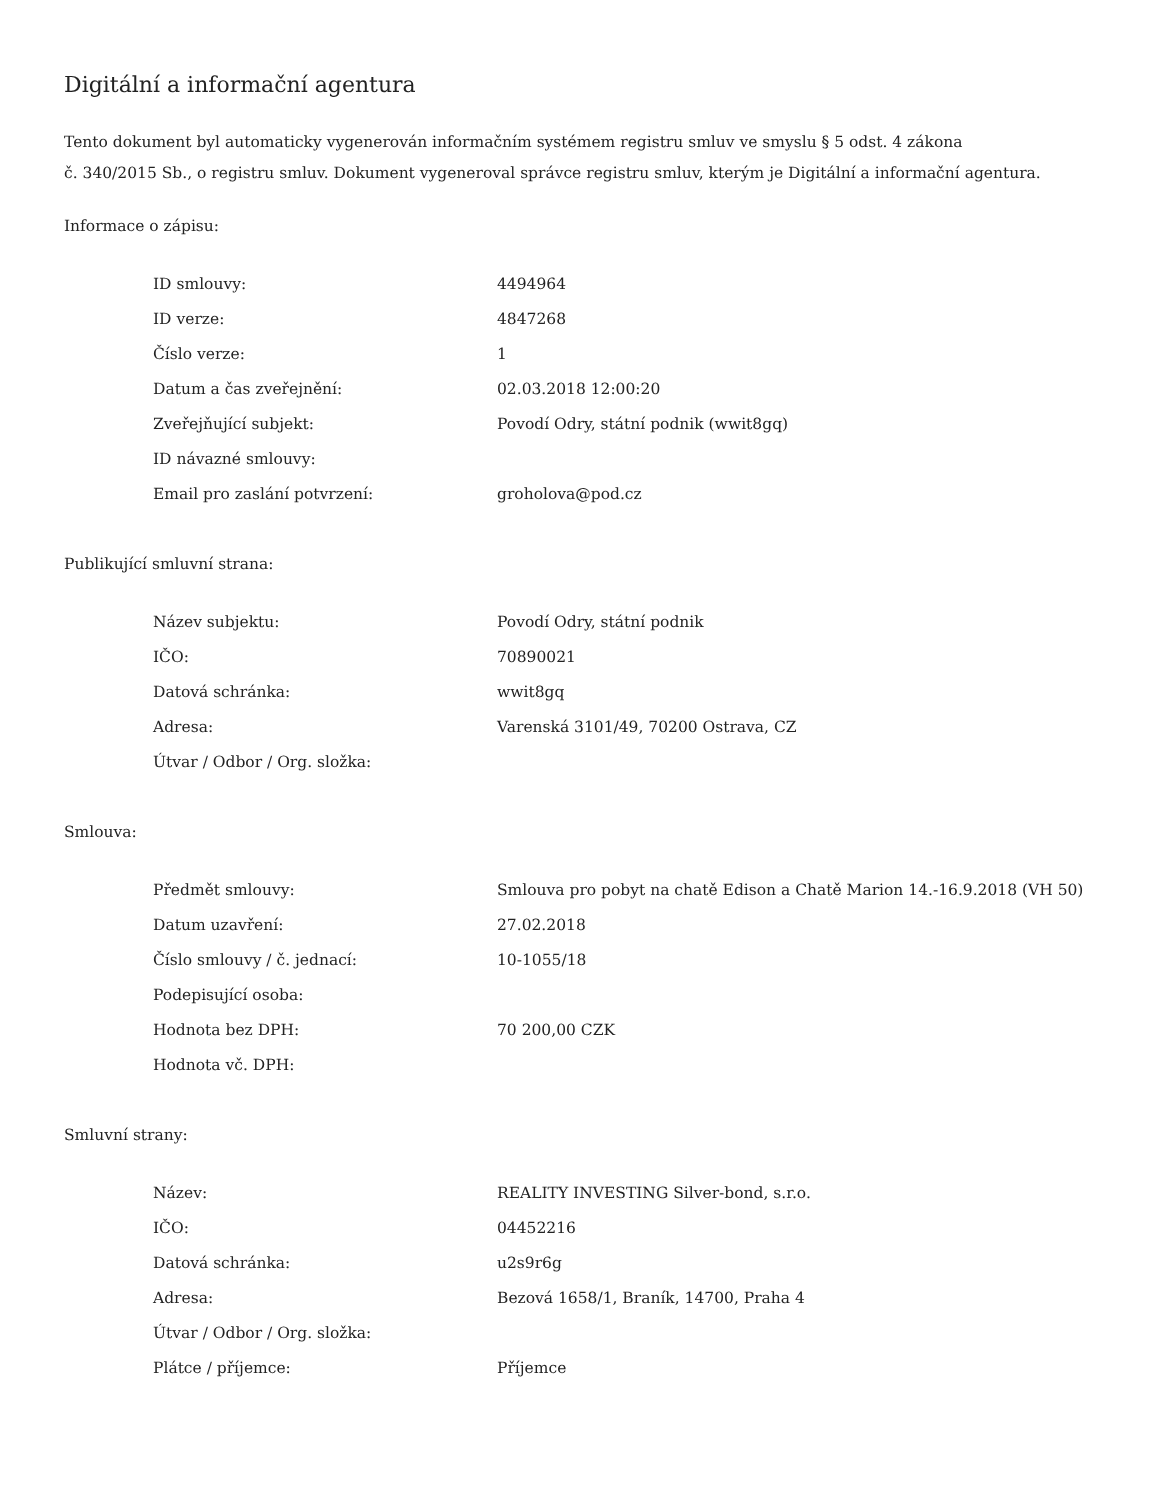Digitální a informační agentura
Tento dokument byl automaticky vygenerován informačním systémem registru smluv ve smyslu § 5 odst. 4 zákona
č. 340/2015 Sb., o registru smluv. Dokument vygeneroval správce registru smluv, kterým je Digitální a informační agentura.
Informace o zápisu:
| ID smlouvy: | 4494964 |
| ID verze: | 4847268 |
| Číslo verze: | 1 |
| Datum a čas zveřejnění: | 02.03.2018 12:00:20 |
| Zveřejňující subjekt: | Povodí Odry, státní podnik (wwit8gq) |
| ID návazné smlouvy: | |
| Email pro zaslání potvrzení: | groholova@pod.cz |
Publikující smluvní strana:
| Název subjektu: | Povodí Odry, státní podnik |
| IČO: | 70890021 |
| Datová schránka: | wwit8gq |
| Adresa: | Varenská 3101/49, 70200 Ostrava, CZ |
| Útvar / Odbor / Org. složka: | |
Smlouva:
| Předmět smlouvy: | Smlouva pro pobyt na chatě Edison a Chatě Marion 14.-16.9.2018 (VH 50) |
| Datum uzavření: | 27.02.2018 |
| Číslo smlouvy / č. jednací: | 10-1055/18 |
| Podepisující osoba: | |
| Hodnota bez DPH: | 70 200,00 CZK |
| Hodnota vč. DPH: | |
Smluvní strany:
| Název: | REALITY INVESTING Silver-bond, s.r.o. |
| IČO: | 04452216 |
| Datová schránka: | u2s9r6g |
| Adresa: | Bezová 1658/1, Braník, 14700, Praha 4 |
| Útvar / Odbor / Org. složka: | |
| Plátce / příjemce: | Příjemce |